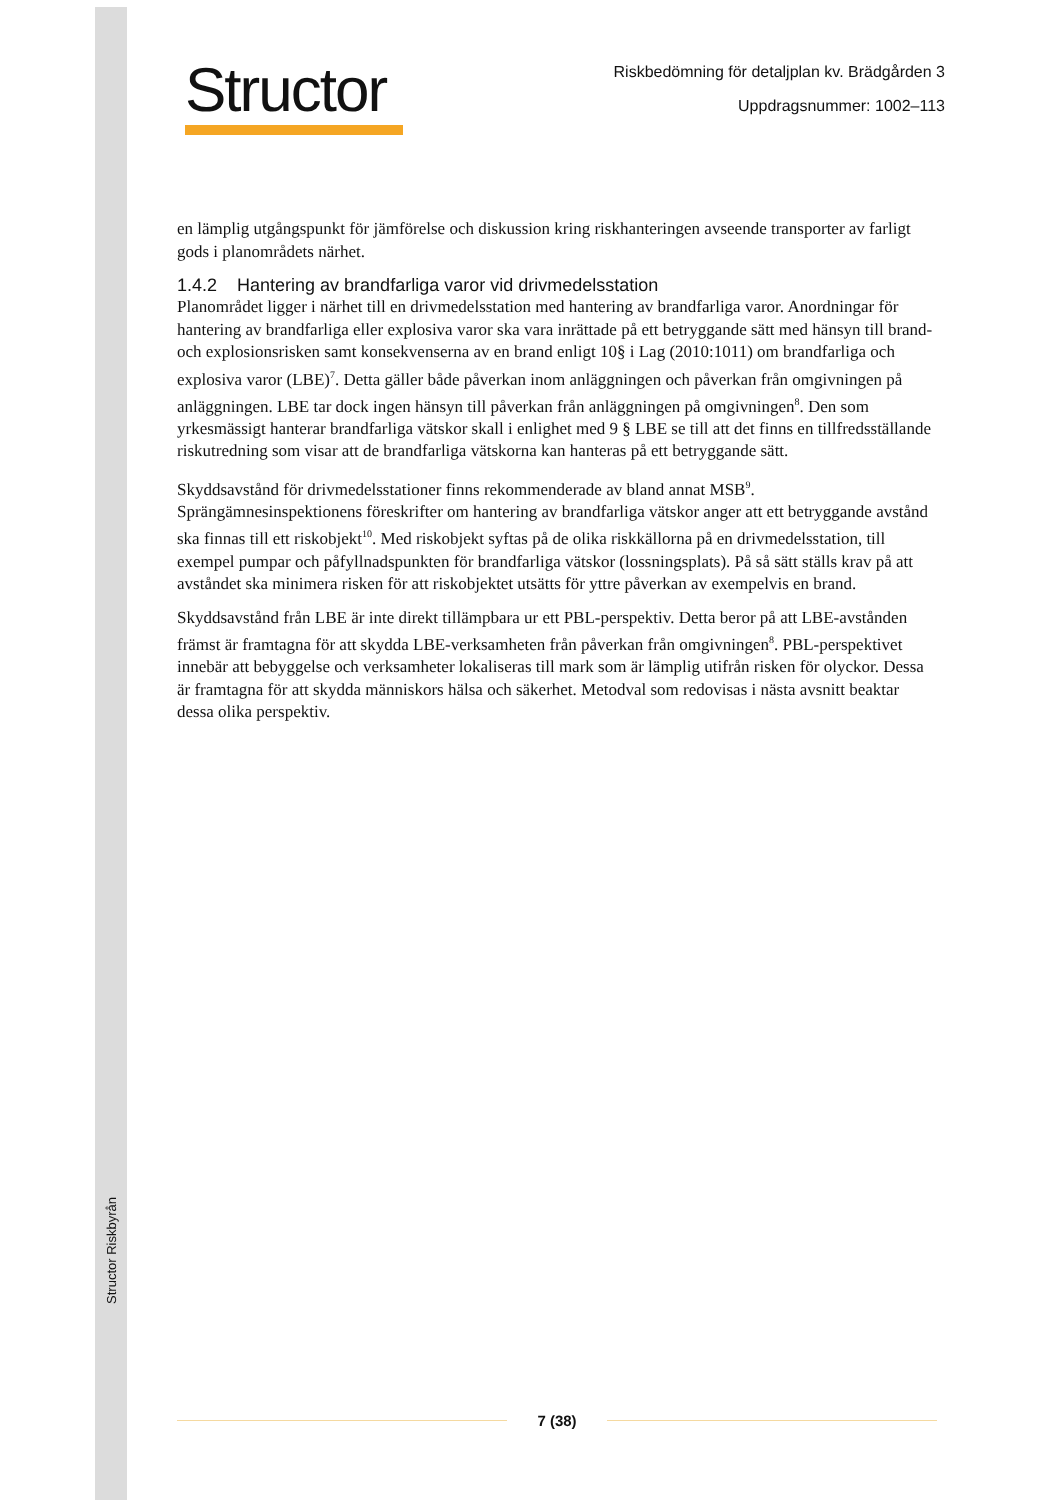Structor Riskbyrån
Structor
Riskbedömning för detaljplan kv. Brädgården 3
Uppdragsnummer: 1002–113
en lämplig utgångspunkt för jämförelse och diskussion kring riskhanteringen avseende transporter av farligt gods i planområdets närhet.
1.4.2 Hantering av brandfarliga varor vid drivmedelsstation
Planområdet ligger i närhet till en drivmedelsstation med hantering av brandfarliga varor. Anordningar för hantering av brandfarliga eller explosiva varor ska vara inrättade på ett betryggande sätt med hänsyn till brand- och explosionsrisken samt konsekvenserna av en brand enligt 10§ i Lag (2010:1011) om brandfarliga och explosiva varor (LBE)<sup>7</sup>. Detta gäller både påverkan inom anläggningen och påverkan från omgivningen på anläggningen. LBE tar dock ingen hänsyn till påverkan från anläggningen på omgivningen<sup>8</sup>. Den som yrkesmässigt hanterar brandfarliga vätskor skall i enlighet med 9 § LBE se till att det finns en tillfredsställande riskutredning som visar att de brandfarliga vätskorna kan hanteras på ett betryggande sätt.
Skyddsavstånd för drivmedelsstationer finns rekommenderade av bland annat MSB<sup>9</sup>. Sprängämnesinspektionens föreskrifter om hantering av brandfarliga vätskor anger att ett betryggande avstånd ska finnas till ett riskobjekt<sup>10</sup>. Med riskobjekt syftas på de olika riskkällorna på en drivmedelsstation, till exempel pumpar och påfyllnadspunkten för brandfarliga vätskor (lossningsplats). På så sätt ställs krav på att avståndet ska minimera risken för att riskobjektet utsätts för yttre påverkan av exempelvis en brand.
Skyddsavstånd från LBE är inte direkt tillämpbara ur ett PBL-perspektiv. Detta beror på att LBE-avstånden främst är framtagna för att skydda LBE-verksamheten från påverkan från omgivningen<sup>8</sup>. PBL-perspektivet innebär att bebyggelse och verksamheter lokaliseras till mark som är lämplig utifrån risken för olyckor. Dessa är framtagna för att skydda människors hälsa och säkerhet. Metodval som redovisas i nästa avsnitt beaktar dessa olika perspektiv.
7 (38)